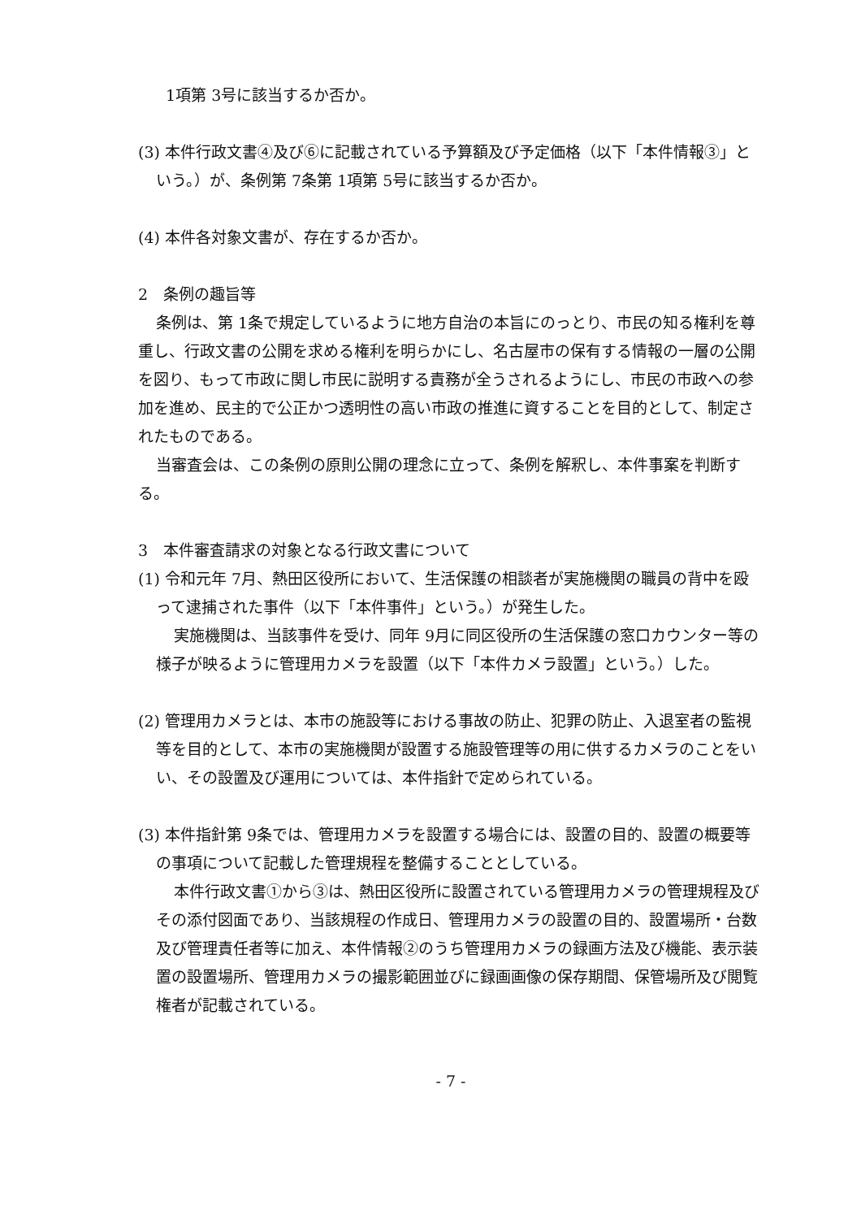1項第 3号に該当するか否か。
(3) 本件行政文書④及び⑥に記載されている予算額及び予定価格（以下「本件情報③」という。）が、条例第 7条第 1項第 5号に該当するか否か。
(4) 本件各対象文書が、存在するか否か。
2　条例の趣旨等
条例は、第 1条で規定しているように地方自治の本旨にのっとり、市民の知る権利を尊重し、行政文書の公開を求める権利を明らかにし、名古屋市の保有する情報の一層の公開を図り、もって市政に関し市民に説明する責務が全うされるようにし、市民の市政への参加を進め、民主的で公正かつ透明性の高い市政の推進に資することを目的として、制定されたものである。
当審査会は、この条例の原則公開の理念に立って、条例を解釈し、本件事案を判断する。
3　本件審査請求の対象となる行政文書について
(1) 令和元年 7月、熱田区役所において、生活保護の相談者が実施機関の職員の背中を殴って逮捕された事件（以下「本件事件」という。）が発生した。
実施機関は、当該事件を受け、同年 9月に同区役所の生活保護の窓口カウンター等の様子が映るように管理用カメラを設置（以下「本件カメラ設置」という。）した。
(2) 管理用カメラとは、本市の施設等における事故の防止、犯罪の防止、入退室者の監視等を目的として、本市の実施機関が設置する施設管理等の用に供するカメラのことをいい、その設置及び運用については、本件指針で定められている。
(3) 本件指針第 9条では、管理用カメラを設置する場合には、設置の目的、設置の概要等の事項について記載した管理規程を整備することとしている。
本件行政文書①から③は、熱田区役所に設置されている管理用カメラの管理規程及びその添付図面であり、当該規程の作成日、管理用カメラの設置の目的、設置場所・台数及び管理責任者等に加え、本件情報②のうち管理用カメラの録画方法及び機能、表示装置の設置場所、管理用カメラの撮影範囲並びに録画画像の保存期間、保管場所及び閲覧権者が記載されている。
- 7 -